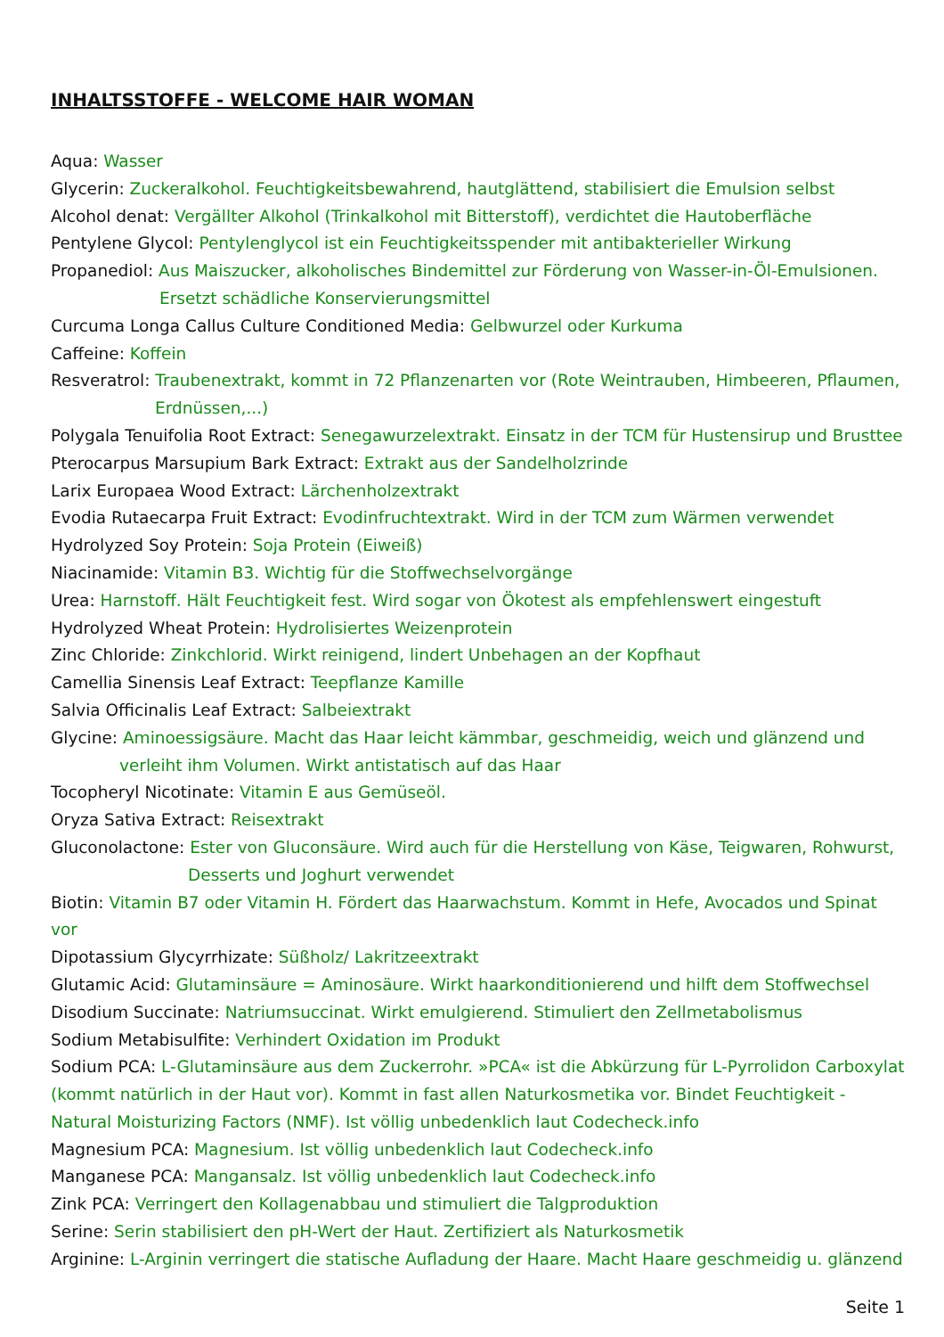INHALTSSTOFFE - WELCOME HAIR WOMAN
Aqua: Wasser
Glycerin: Zuckeralkohol. Feuchtigkeitsbewahrend, hautglättend, stabilisiert die Emulsion selbst
Alcohol denat: Vergällter Alkohol (Trinkalkohol mit Bitterstoff), verdichtet die Hautoberfläche
Pentylene Glycol: Pentylenglycol ist ein Feuchtigkeitsspender mit antibakterieller Wirkung
Propanediol: Aus Maiszucker, alkoholisches Bindemittel zur Förderung von Wasser-in-Öl-Emulsionen.
Ersetzt schädliche Konservierungsmittel
Curcuma Longa Callus Culture Conditioned Media: Gelbwurzel oder Kurkuma
Caffeine: Koffein
Resveratrol: Traubenextrakt, kommt in 72 Pflanzenarten vor (Rote Weintrauben, Himbeeren, Pflaumen,
Erdnüssen,...)
Polygala Tenuifolia Root Extract: Senegawurzelextrakt. Einsatz in der TCM für Hustensirup und Brusttee
Pterocarpus Marsupium Bark Extract: Extrakt aus der Sandelholzrinde
Larix Europaea Wood Extract: Lärchenholzextrakt
Evodia Rutaecarpa Fruit Extract: Evodinfruchtextrakt. Wird in der TCM zum Wärmen verwendet
Hydrolyzed Soy Protein: Soja Protein (Eiweiß)
Niacinamide: Vitamin B3. Wichtig für die Stoffwechselvorgänge
Urea: Harnstoff. Hält Feuchtigkeit fest. Wird sogar von Ökotest als empfehlenswert eingestuft
Hydrolyzed Wheat Protein: Hydrolisiertes Weizenprotein
Zinc Chloride: Zinkchlorid. Wirkt reinigend, lindert Unbehagen an der Kopfhaut
Camellia Sinensis Leaf Extract: Teepflanze Kamille
Salvia Officinalis Leaf Extract: Salbeiextrakt
Glycine: Aminoessigsäure. Macht das Haar leicht kämmbar, geschmeidig, weich und glänzend und
verleiht ihm Volumen. Wirkt antistatisch auf das Haar
Tocopheryl Nicotinate: Vitamin E aus Gemüseöl.
Oryza Sativa Extract: Reisextrakt
Gluconolactone: Ester von Gluconsäure. Wird auch für die Herstellung von Käse, Teigwaren, Rohwurst,
Desserts und Joghurt verwendet
Biotin: Vitamin B7 oder Vitamin H. Fördert das Haarwachstum. Kommt in Hefe, Avocados und Spinat vor
Dipotassium Glycyrrhizate: Süßholz/ Lakritzeextrakt
Glutamic Acid: Glutaminsäure = Aminosäure. Wirkt haarkonditionierend und hilft dem Stoffwechsel
Disodium Succinate: Natriumsuccinat. Wirkt emulgierend. Stimuliert den Zellmetabolismus
Sodium Metabisulfite: Verhindert Oxidation im Produkt
Sodium PCA: L-Glutaminsäure aus dem Zuckerrohr. »PCA« ist die Abkürzung für L-Pyrrolidon Carboxylat (kommt natürlich in der Haut vor). Kommt in fast allen Naturkosmetika vor. Bindet Feuchtigkeit - Natural Moisturizing Factors (NMF). Ist völlig unbedenklich laut Codecheck.info
Magnesium PCA: Magnesium. Ist völlig unbedenklich laut Codecheck.info
Manganese PCA: Mangansalz. Ist völlig unbedenklich laut Codecheck.info
Zink PCA: Verringert den Kollagenabbau und stimuliert die Talgproduktion
Serine: Serin stabilisiert den pH-Wert der Haut. Zertifiziert als Naturkosmetik
Arginine: L-Arginin verringert die statische Aufladung der Haare. Macht Haare geschmeidig u. glänzend
Seite 1